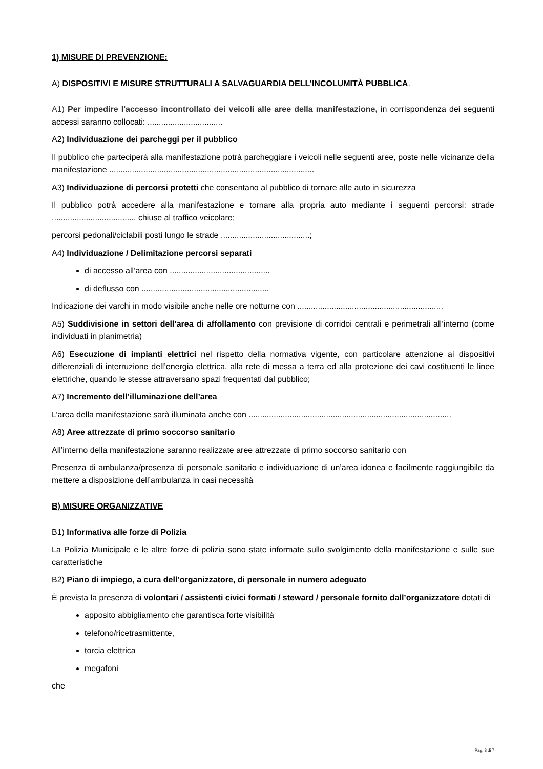1) MISURE DI PREVENZIONE:
A) DISPOSITIVI E MISURE STRUTTURALI A SALVAGUARDIA DELL’INCOLUMITÀ PUBBLICA.
A1) Per impedire l'accesso incontrollato dei veicoli alle aree della manifestazione, in corrispondenza dei seguenti accessi saranno collocati: .................................
A2) Individuazione dei parcheggi per il pubblico
Il pubblico che parteciperà alla manifestazione potrà parcheggiare i veicoli nelle seguenti aree, poste nelle vicinanze della manifestazione ..........................................................................................
A3) Individuazione di percorsi protetti che consentano al pubblico di tornare alle auto in sicurezza
Il pubblico potrà accedere alla manifestazione e tornare alla propria auto mediante i seguenti percorsi: strade ..................................... chiuse al traffico veicolare;
percorsi pedonali/ciclabili posti lungo le strade .......................................;
A4) Individuazione / Delimitazione percorsi separati
di accesso all’area con ............................................
di deflusso con ........................................................
Indicazione dei varchi in modo visibile anche nelle ore notturne con ................................................................
A5) Suddivisione in settori dell’area di affollamento con previsione di corridoi centrali e perimetrali all’interno (come individuati in planimetria)
A6) Esecuzione di impianti elettrici nel rispetto della normativa vigente, con particolare attenzione ai dispositivi differenziali di interruzione dell’energia elettrica, alla rete di messa a terra ed alla protezione dei cavi costituenti le linee elettriche, quando le stesse attraversano spazi frequentati dal pubblico;
A7) Incremento dell’illuminazione dell’area
L’area della manifestazione sarà illuminata anche con .........................................................................................
A8) Aree attrezzate di primo soccorso sanitario
All’interno della manifestazione saranno realizzate aree attrezzate di primo soccorso sanitario con
Presenza di ambulanza/presenza di personale sanitario e individuazione di un’area idonea e facilmente raggiungibile da mettere a disposizione dell’ambulanza in casi necessità
B) MISURE ORGANIZZATIVE
B1) Informativa alle forze di Polizia
La Polizia Municipale e le altre forze di polizia sono state informate sullo svolgimento della manifestazione e sulle sue caratteristiche
B2) Piano di impiego, a cura dell’organizzatore, di personale in numero adeguato
È prevista la presenza di volontari / assistenti civici formati / steward / personale fornito dall’organizzatore dotati di
apposito abbigliamento che garantisca forte visibilità
telefono/ricetrasmittente,
torcia elettrica
megafoni
che
Pag. 3 di 7